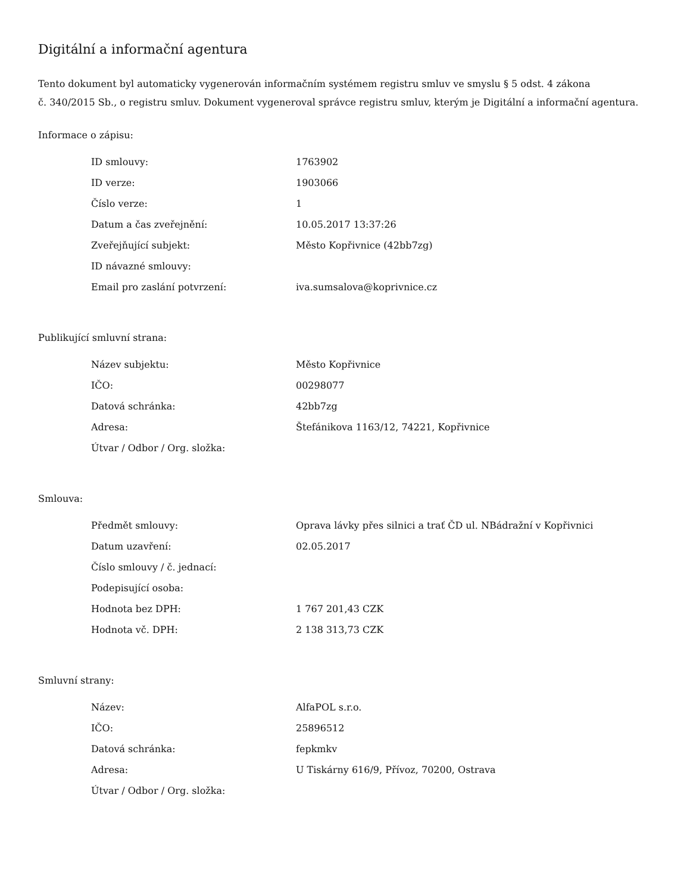Digitální a informační agentura
Tento dokument byl automaticky vygenerován informačním systémem registru smluv ve smyslu § 5 odst. 4 zákona
č. 340/2015 Sb., o registru smluv. Dokument vygeneroval správce registru smluv, kterým je Digitální a informační agentura.
Informace o zápisu:
| ID smlouvy: | 1763902 |
| ID verze: | 1903066 |
| Číslo verze: | 1 |
| Datum a čas zveřejnění: | 10.05.2017 13:37:26 |
| Zveřejňující subjekt: | Město Kopřivnice (42bb7zg) |
| ID návazné smlouvy: | |
| Email pro zaslání potvrzení: | iva.sumsalova@koprivnice.cz |
Publikující smluvní strana:
| Název subjektu: | Město Kopřivnice |
| IČO: | 00298077 |
| Datová schránka: | 42bb7zg |
| Adresa: | Štefánikova 1163/12, 74221, Kopřivnice |
| Útvar / Odbor / Org. složka: | |
Smlouva:
| Předmět smlouvy: | Oprava lávky přes silnici a trať ČD ul. NBádražní v Kopřivnici |
| Datum uzavření: | 02.05.2017 |
| Číslo smlouvy / č. jednací: | |
| Podepisující osoba: | |
| Hodnota bez DPH: | 1 767 201,43 CZK |
| Hodnota vč. DPH: | 2 138 313,73 CZK |
Smluvní strany:
| Název: | AlfaPOL s.r.o. |
| IČO: | 25896512 |
| Datová schránka: | fepkmkv |
| Adresa: | U Tiskárny 616/9, Přívoz, 70200, Ostrava |
| Útvar / Odbor / Org. složka: | |